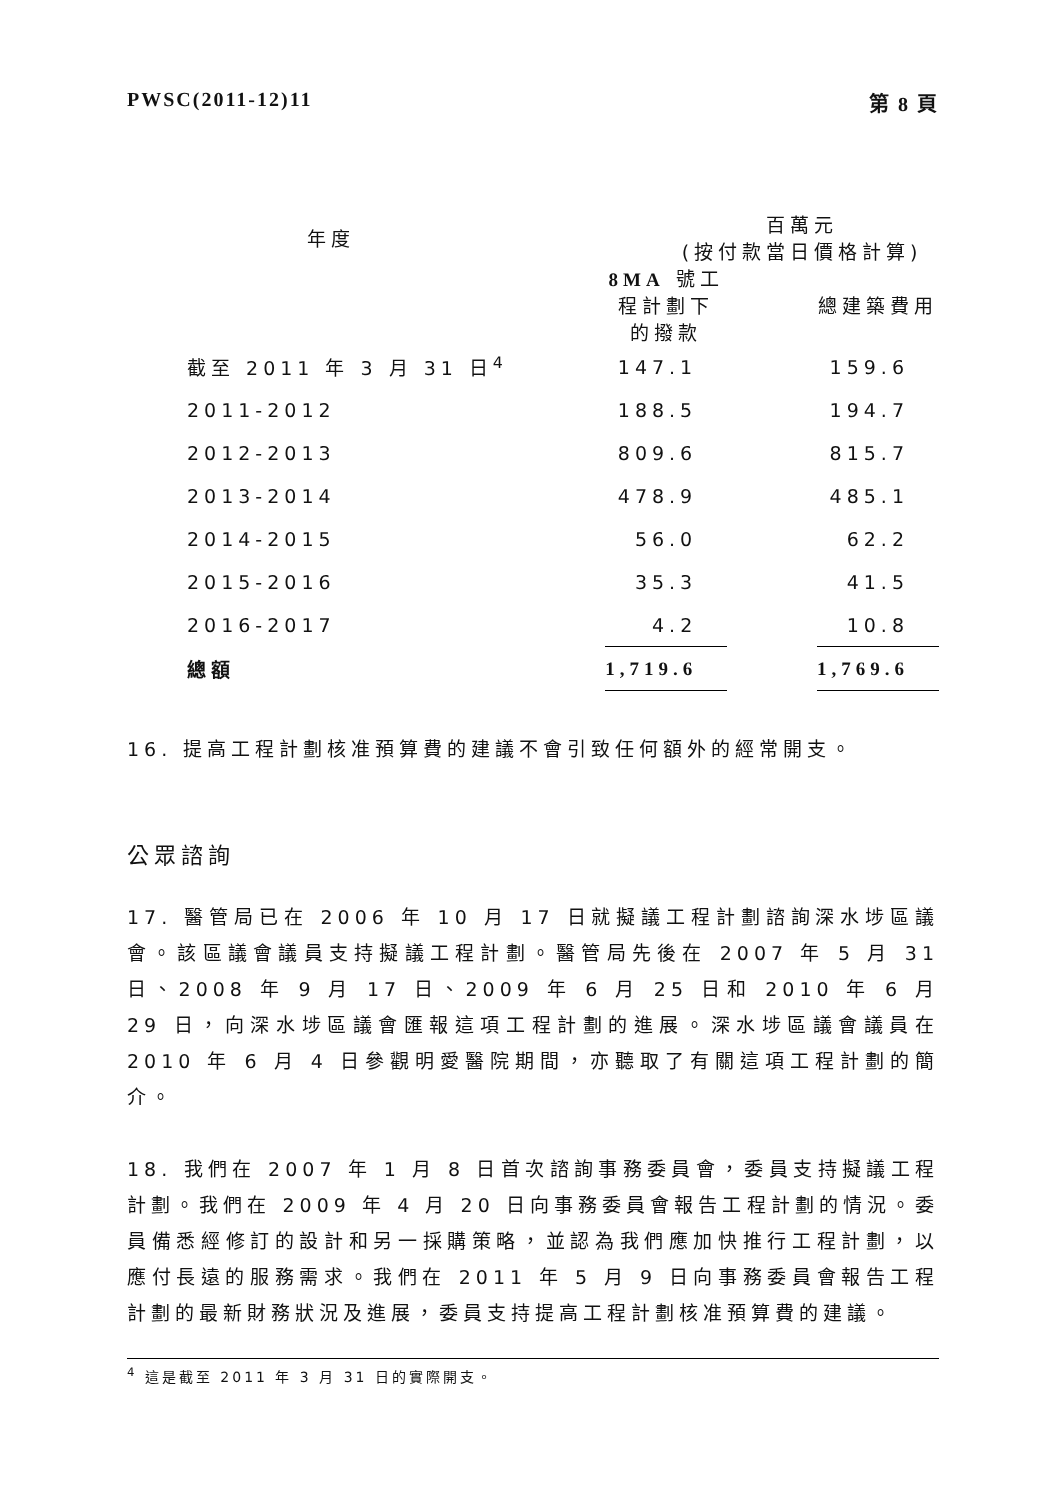PWSC(2011-12)11 第 8 頁
| 年度 | 百萬元 (按付款當日價格計算) | | |
| --- | --- | --- | --- |
| | 8MA 號工程計劃下 的撥款 | | 總建築費用 |
| 截至 2011 年 3 月 31 日<sup>4</sup> | 147.1 | | 159.6 |
| 2011-2012 | 188.5 | | 194.7 |
| 2012-2013 | 809.6 | | 815.7 |
| 2013-2014 | 478.9 | | 485.1 |
| 2014-2015 | 56.0 | | 62.2 |
| 2015-2016 | 35.3 | | 41.5 |
| 2016-2017 | 4.2 | | 10.8 |
| 總額 | 1,719.6 | | 1,769.6 |
16. 提高工程計劃核准預算費的建議不會引致任何額外的經常開支。
公眾諮詢
17. 醫管局已在 2006 年 10 月 17 日就擬議工程計劃諮詢深水埗區議會。該區議會議員支持擬議工程計劃。醫管局先後在 2007 年 5 月 31 日、2008 年 9 月 17 日、2009 年 6 月 25 日和 2010 年 6 月 29 日，向深水埗區議會匯報這項工程計劃的進展。深水埗區議會議員在 2010 年 6 月 4 日參觀明愛醫院期間，亦聽取了有關這項工程計劃的簡介。
18. 我們在 2007 年 1 月 8 日首次諮詢事務委員會，委員支持擬議工程計劃。我們在 2009 年 4 月 20 日向事務委員會報告工程計劃的情況。委員備悉經修訂的設計和另一採購策略，並認為我們應加快推行工程計劃，以應付長遠的服務需求。我們在 2011 年 5 月 9 日向事務委員會報告工程計劃的最新財務狀況及進展，委員支持提高工程計劃核准預算費的建議。
<sup>4</sup> 這是截至 2011 年 3 月 31 日的實際開支。